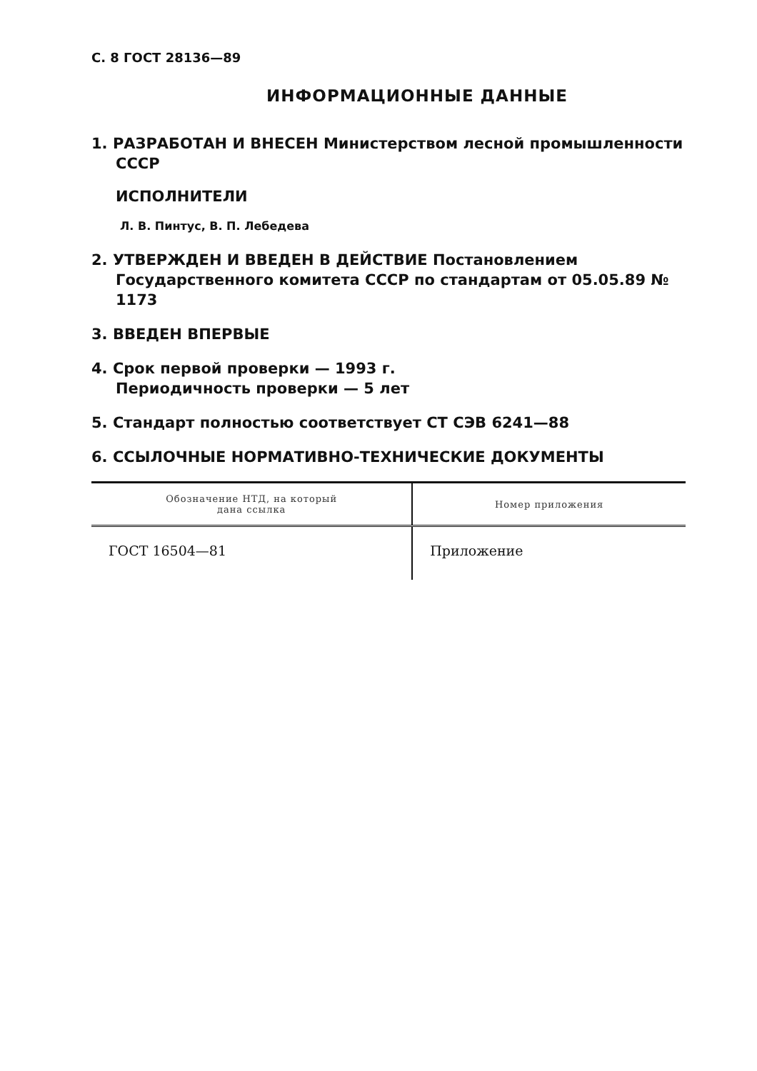С. 8 ГОСТ 28136—89
ИНФОРМАЦИОННЫЕ ДАННЫЕ
1. РАЗРАБОТАН И ВНЕСЕН Министерством лесной промышленности СССР
ИСПОЛНИТЕЛИ
Л. В. Пинтус, В. П. Лебедева
2. УТВЕРЖДЕН И ВВЕДЕН В ДЕЙСТВИЕ Постановлением Государственного комитета СССР по стандартам от 05.05.89 № 1173
3. ВВЕДЕН ВПЕРВЫЕ
4. Срок первой проверки — 1993 г.
Периодичность проверки — 5 лет
5. Стандарт полностью соответствует СТ СЭВ 6241—88
6. ССЫЛОЧНЫЕ НОРМАТИВНО-ТЕХНИЧЕСКИЕ ДОКУМЕНТЫ
| Обозначение НТД, на который дана ссылка | Номер приложения |
| --- | --- |
| ГОСТ 16504—81 | Приложение |